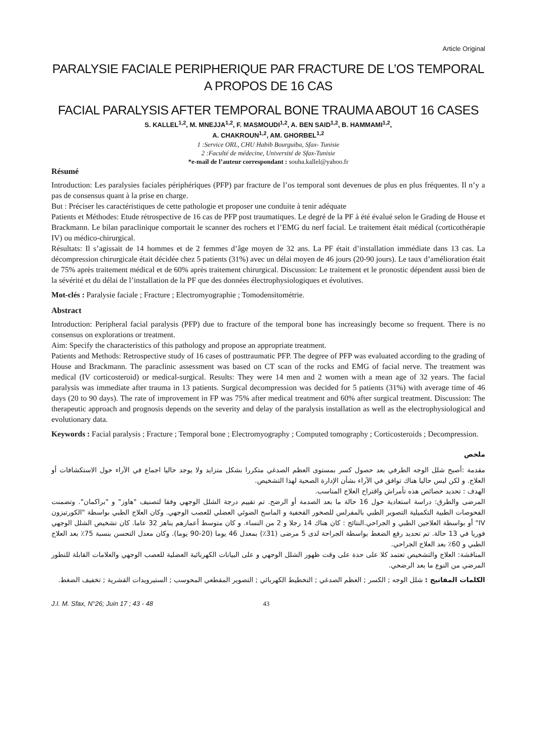Article Original
PARALYSIE FACIALE PERIPHERIQUE PAR FRACTURE DE L’OS TEMPORAL
A PROPOS DE 16 CAS
FACIAL PARALYSIS AFTER TEMPORAL BONE TRAUMA ABOUT 16 CASES
S. KALLEL<sup>1,2</sup>, M. MNEJJA<sup>1,2</sup>, F. MASMOUDI<sup>1,2</sup>, A. BEN SAID<sup>1,2</sup>, B. HAMMAMI<sup>1,2</sup>,
A. CHAKROUN<sup>1,2</sup>, AM. GHORBEL<sup>1,2</sup>
1 :Service ORL, CHU Habib Bourguiba, Sfax- Tunisie
2 :Faculté de médecine, Université de Sfax-Tunisie
*e-mail de l’auteur correspondant : souha.kallel@yahoo.fr
Résumé
Introduction: Les paralysies faciales périphériques (PFP) par fracture de l’os temporal sont devenues de plus en plus fréquentes. Il n’y a pas de consensus quant à la prise en charge.
But : Préciser les caractéristiques de cette pathologie et proposer une conduite à tenir adéquate
Patients et Méthodes: Etude rétrospective de 16 cas de PFP post traumatiques. Le degré de la PF à été évalué selon le Grading de House et Brackmann. Le bilan paraclinique comportait le scanner des rochers et l’EMG du nerf facial. Le traitement était médical (corticothérapie IV) ou médico-chirurgical.
Résultats: Il s’agissait de 14 hommes et de 2 femmes d’âge moyen de 32 ans. La PF était d’installation immédiate dans 13 cas. La décompression chirurgicale était décidée chez 5 patients (31%) avec un délai moyen de 46 jours (20-90 jours). Le taux d’amélioration était de 75% après traitement médical et de 60% après traitement chirurgical. Discussion: Le traitement et le pronostic dépendent aussi bien de la sévérité et du délai de l’installation de la PF que des données électrophysiologiques et évolutives.
Mot-clés : Paralysie faciale ; Fracture ; Electromyographie ; Tomodensitométrie.
Abstract
Introduction: Peripheral facial paralysis (PFP) due to fracture of the temporal bone has increasingly become so frequent. There is no consensus on explorations or treatment.
Aim: Specify the characteristics of this pathology and propose an appropriate treatment.
Patients and Methods: Retrospective study of 16 cases of posttraumatic PFP. The degree of PFP was evaluated according to the grading of House and Brackmann. The paraclinic assessment was based on CT scan of the rocks and EMG of facial nerve. The treatment was medical (IV corticosteroid) or medical-surgical. Results: They were 14 men and 2 women with a mean age of 32 years. The facial paralysis was immediate after trauma in 13 patients. Surgical decompression was decided for 5 patients (31%) with average time of 46 days (20 to 90 days). The rate of improvement in FP was 75% after medical treatment and 60% after surgical treatment. Discussion: The therapeutic approach and prognosis depends on the severity and delay of the paralysis installation as well as the electrophysiological and evolutionary data.
Keywords : Facial paralysis ; Fracture ; Temporal bone ; Electromyography ; Computed tomography ; Corticosteroids ; Decompression.
ملخص
مقدمة :أصبح شلل الوجه الطرفي بعد حصول كسر بمستوى العظم الصدغي متكررا بشكل متزايد ولا يوجد حاليا اجماع في الآراء حول الاستكشافات أو العلاج. و لكن ليس حاليا هناك توافق في الآراء بشأن الإدارة الصحية لهذا التشخيص.
الهدف : تحديد خصائص هذه تأمراش واقتراح العلاج المناسب.
المرضى والطرق: دراسة استعادية حول 16 حالة ما بعد الصدمة أو الرضح. تم تقييم درجة الشلل الوجهي وفقا لتصنيف "هاوز" و "براكمان". وتضمنت الفحوصات الطبية التكميلية التصوير الطبي بالمفرلس للصخور القحفية و الماسح الضوئي العضلي للعصب الوجهي. وكان العلاج الطبي بواسطة "الكورتيزون IV" أو بواسطة العلاجين الطبي و الجراحي.النتائج : كان هناك 14 رجلا و 2 من النساء. و كان متوسط أعمارهم يناهز 32 عاما. كان تشخيص الشلل الوجهي فوريا في 13 حالة. تم تحديد رفع الضغط بواسطة الجراحة لدى 5 مرضى (31٪) بمعدل 46 يوما (20-90 يوما). وكان معدل التحسن بنسبة 75٪ بعد العلاج الطبي و 60٪ بعد العلاج الجراحي.
المناقشة: العلاج والتشخيص تعتمد كلا على حدة على وقت ظهور الشلل الوجهي و على البيانات الكهربائية العضلية للعصب الوجهي والعلامات القابلة للتطور المرضي من النوع ما بعد الرضحي.
الكلمات المفاتيح : شلل الوجه ; الكسر ; العظم الصدغي ; التخطيط الكهربائي ; التصوير المقطعي المحوسب ; الستيرويدات القشرية ; تخفيف الضغط.
J.I. M. Sfax, N°26; Juin 17 ; 43 - 48 43